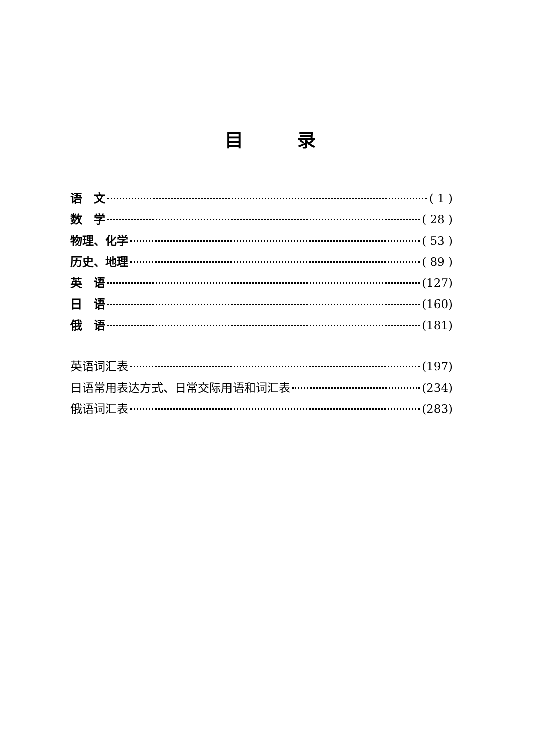目　　　录
语　文 ( 1 )
数　学 ( 28 )
物理、化学 ( 53 )
历史、地理 ( 89 )
英　语 (127)
日　语 (160)
俄　语 (181)
英语词汇表 (197)
日语常用表达方式、日常交际用语和词汇表 (234)
俄语词汇表 (283)